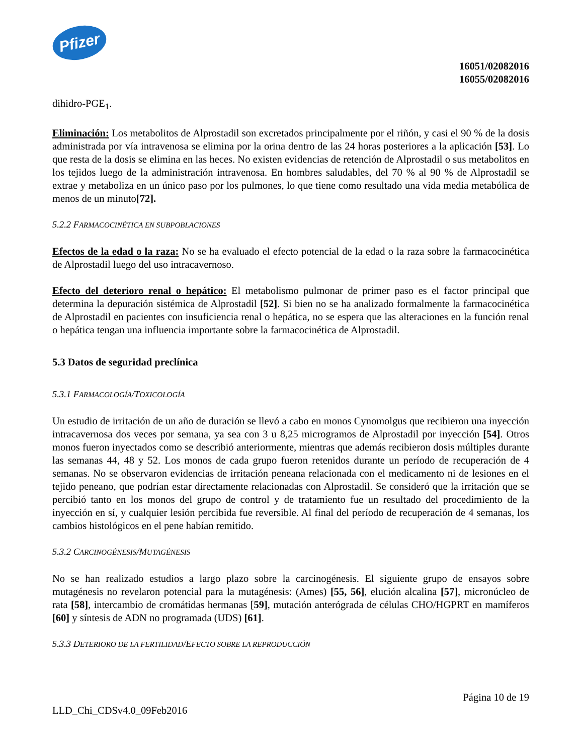Pfizer
16051/02082016
16055/02082016
dihidro-PGE<sub>1</sub>.
Eliminación: Los metabolitos de Alprostadil son excretados principalmente por el riñón, y casi el 90 % de la dosis administrada por vía intravenosa se elimina por la orina dentro de las 24 horas posteriores a la aplicación [53]. Lo que resta de la dosis se elimina en las heces. No existen evidencias de retención de Alprostadil o sus metabolitos en los tejidos luego de la administración intravenosa. En hombres saludables, del 70 % al 90 % de Alprostadil se extrae y metaboliza en un único paso por los pulmones, lo que tiene como resultado una vida media metabólica de menos de un minuto[72].
5.2.2 FARMACOCINÉTICA EN SUBPOBLACIONES
Efectos de la edad o la raza: No se ha evaluado el efecto potencial de la edad o la raza sobre la farmacocinética de Alprostadil luego del uso intracavernoso.
Efecto del deterioro renal o hepático: El metabolismo pulmonar de primer paso es el factor principal que determina la depuración sistémica de Alprostadil [52]. Si bien no se ha analizado formalmente la farmacocinética de Alprostadil en pacientes con insuficiencia renal o hepática, no se espera que las alteraciones en la función renal o hepática tengan una influencia importante sobre la farmacocinética de Alprostadil.
5.3 Datos de seguridad preclínica
5.3.1 FARMACOLOGÍA/TOXICOLOGÍA
Un estudio de irritación de un año de duración se llevó a cabo en monos Cynomolgus que recibieron una inyección intracavernosa dos veces por semana, ya sea con 3 u 8,25 microgramos de Alprostadil por inyección [54]. Otros monos fueron inyectados como se describió anteriormente, mientras que además recibieron dosis múltiples durante las semanas 44, 48 y 52. Los monos de cada grupo fueron retenidos durante un período de recuperación de 4 semanas. No se observaron evidencias de irritación peneana relacionada con el medicamento ni de lesiones en el tejido peneano, que podrían estar directamente relacionadas con Alprostadil. Se consideró que la irritación que se percibió tanto en los monos del grupo de control y de tratamiento fue un resultado del procedimiento de la inyección en sí, y cualquier lesión percibida fue reversible. Al final del período de recuperación de 4 semanas, los cambios histológicos en el pene habían remitido.
5.3.2 CARCINOGÉNESIS/MUTAGÉNESIS
No se han realizado estudios a largo plazo sobre la carcinogénesis. El siguiente grupo de ensayos sobre mutagénesis no revelaron potencial para la mutagénesis: (Ames) [55, 56], elución alcalina [57], micronúcleo de rata [58], intercambio de cromátidas hermanas [59], mutación anterógrada de células CHO/HGPRT en mamíferos [60] y síntesis de ADN no programada (UDS) [61].
5.3.3 DETERIORO DE LA FERTILIDAD/EFECTO SOBRE LA REPRODUCCIÓN
Página 10 de 19
LLD_Chi_CDSv4.0_09Feb2016